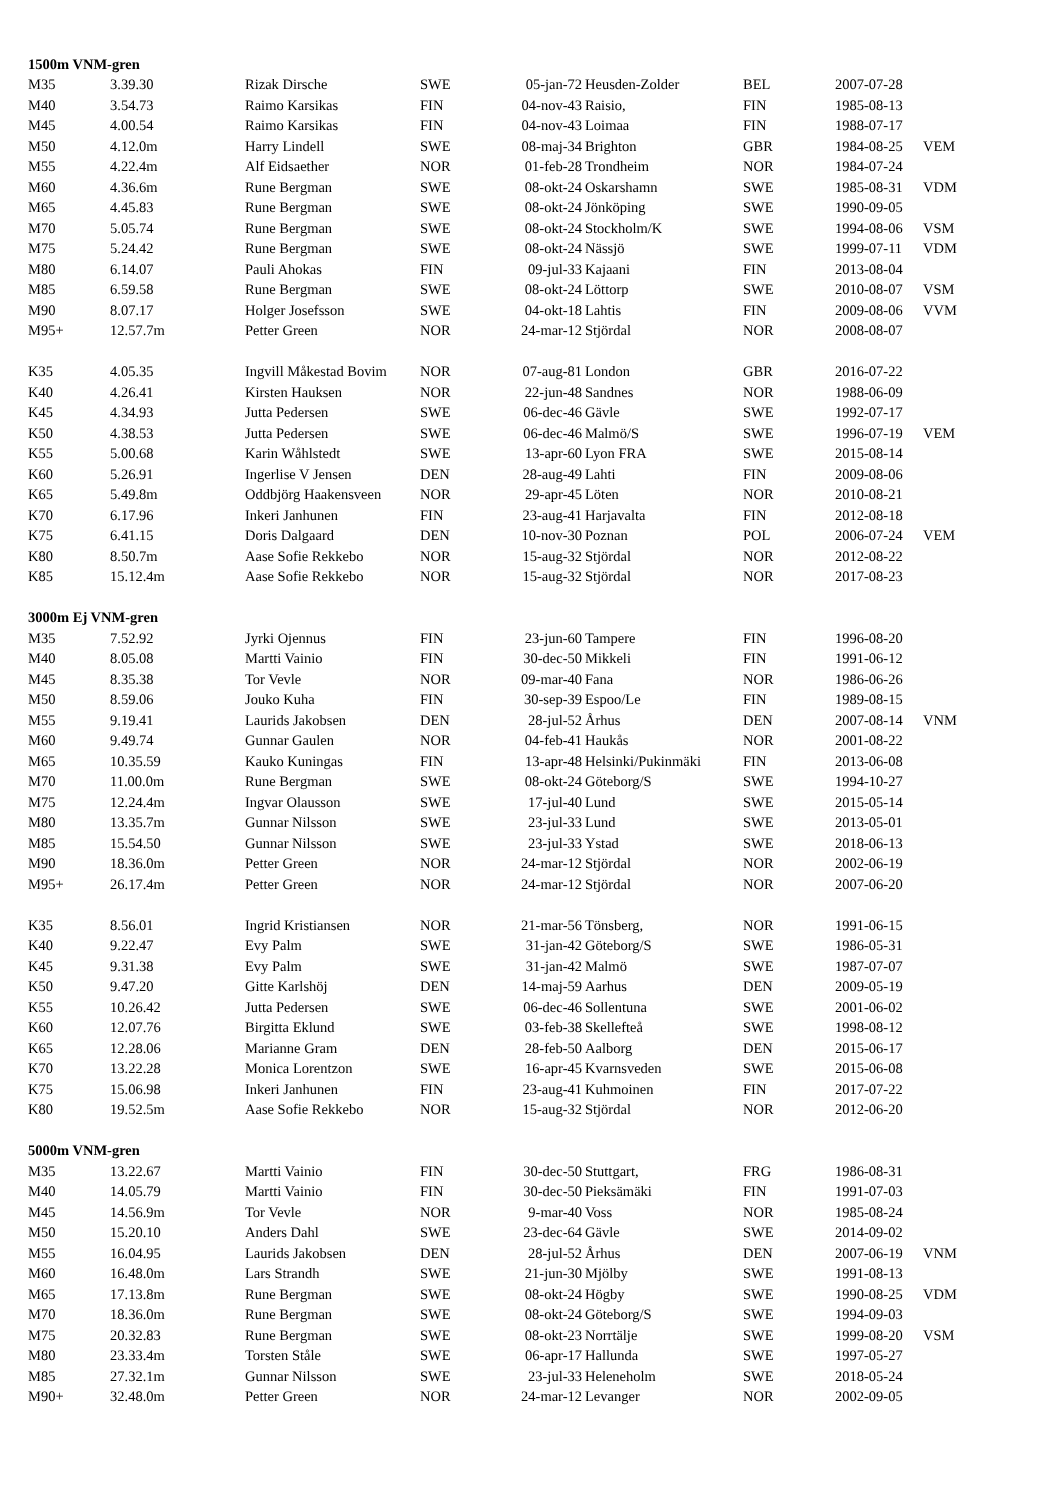| 1500m VNM-gren | | | | | | | | |
| M35 | 3.39.30 | Rizak Dirsche | SWE | 05-jan-72 | Heusden-Zolder | BEL | 2007-07-28 | |
| M40 | 3.54.73 | Raimo Karsikas | FIN | 04-nov-43 | Raisio, | FIN | 1985-08-13 | |
| M45 | 4.00.54 | Raimo Karsikas | FIN | 04-nov-43 | Loimaa | FIN | 1988-07-17 | |
| M50 | 4.12.0m | Harry Lindell | SWE | 08-maj-34 | Brighton | GBR | 1984-08-25 | VEM |
| M55 | 4.22.4m | Alf Eidsaether | NOR | 01-feb-28 | Trondheim | NOR | 1984-07-24 | |
| M60 | 4.36.6m | Rune Bergman | SWE | 08-okt-24 | Oskarshamn | SWE | 1985-08-31 | VDM |
| M65 | 4.45.83 | Rune Bergman | SWE | 08-okt-24 | Jönköping | SWE | 1990-09-05 | |
| M70 | 5.05.74 | Rune Bergman | SWE | 08-okt-24 | Stockholm/K | SWE | 1994-08-06 | VSM |
| M75 | 5.24.42 | Rune Bergman | SWE | 08-okt-24 | Nässjö | SWE | 1999-07-11 | VDM |
| M80 | 6.14.07 | Pauli Ahokas | FIN | 09-jul-33 | Kajaani | FIN | 2013-08-04 | |
| M85 | 6.59.58 | Rune Bergman | SWE | 08-okt-24 | Löttorp | SWE | 2010-08-07 | VSM |
| M90 | 8.07.17 | Holger Josefsson | SWE | 04-okt-18 | Lahtis | FIN | 2009-08-06 | VVM |
| M95+ | 12.57.7m | Petter Green | NOR | 24-mar-12 | Stjördal | NOR | 2008-08-07 | |
| K35 | 4.05.35 | Ingvill Måkestad Bovim | NOR | 07-aug-81 | London | GBR | 2016-07-22 | |
| K40 | 4.26.41 | Kirsten Hauksen | NOR | 22-jun-48 | Sandnes | NOR | 1988-06-09 | |
| K45 | 4.34.93 | Jutta Pedersen | SWE | 06-dec-46 | Gävle | SWE | 1992-07-17 | |
| K50 | 4.38.53 | Jutta Pedersen | SWE | 06-dec-46 | Malmö/S | SWE | 1996-07-19 | VEM |
| K55 | 5.00.68 | Karin Wåhlstedt | SWE | 13-apr-60 | Lyon FRA | SWE | 2015-08-14 | |
| K60 | 5.26.91 | Ingerlise V Jensen | DEN | 28-aug-49 | Lahti | FIN | 2009-08-06 | |
| K65 | 5.49.8m | Oddbjörg Haakensveen | NOR | 29-apr-45 | Löten | NOR | 2010-08-21 | |
| K70 | 6.17.96 | Inkeri Janhunen | FIN | 23-aug-41 | Harjavalta | FIN | 2012-08-18 | |
| K75 | 6.41.15 | Doris Dalgaard | DEN | 10-nov-30 | Poznan | POL | 2006-07-24 | VEM |
| K80 | 8.50.7m | Aase Sofie Rekkebo | NOR | 15-aug-32 | Stjördal | NOR | 2012-08-22 | |
| K85 | 15.12.4m | Aase Sofie Rekkebo | NOR | 15-aug-32 | Stjördal | NOR | 2017-08-23 | |
| 3000m Ej VNM-gren | | | | | | | | |
| M35 | 7.52.92 | Jyrki Ojennus | FIN | 23-jun-60 | Tampere | FIN | 1996-08-20 | |
| M40 | 8.05.08 | Martti Vainio | FIN | 30-dec-50 | Mikkeli | FIN | 1991-06-12 | |
| M45 | 8.35.38 | Tor Vevle | NOR | 09-mar-40 | Fana | NOR | 1986-06-26 | |
| M50 | 8.59.06 | Jouko Kuha | FIN | 30-sep-39 | Espoo/Le | FIN | 1989-08-15 | |
| M55 | 9.19.41 | Laurids Jakobsen | DEN | 28-jul-52 | Århus | DEN | 2007-08-14 | VNM |
| M60 | 9.49.74 | Gunnar Gaulen | NOR | 04-feb-41 | Haukås | NOR | 2001-08-22 | |
| M65 | 10.35.59 | Kauko Kuningas | FIN | 13-apr-48 | Helsinki/Pukinmäki | FIN | 2013-06-08 | |
| M70 | 11.00.0m | Rune Bergman | SWE | 08-okt-24 | Göteborg/S | SWE | 1994-10-27 | |
| M75 | 12.24.4m | Ingvar Olausson | SWE | 17-jul-40 | Lund | SWE | 2015-05-14 | |
| M80 | 13.35.7m | Gunnar Nilsson | SWE | 23-jul-33 | Lund | SWE | 2013-05-01 | |
| M85 | 15.54.50 | Gunnar Nilsson | SWE | 23-jul-33 | Ystad | SWE | 2018-06-13 | |
| M90 | 18.36.0m | Petter Green | NOR | 24-mar-12 | Stjördal | NOR | 2002-06-19 | |
| M95+ | 26.17.4m | Petter Green | NOR | 24-mar-12 | Stjördal | NOR | 2007-06-20 | |
| K35 | 8.56.01 | Ingrid Kristiansen | NOR | 21-mar-56 | Tönsberg, | NOR | 1991-06-15 | |
| K40 | 9.22.47 | Evy Palm | SWE | 31-jan-42 | Göteborg/S | SWE | 1986-05-31 | |
| K45 | 9.31.38 | Evy Palm | SWE | 31-jan-42 | Malmö | SWE | 1987-07-07 | |
| K50 | 9.47.20 | Gitte Karlshöj | DEN | 14-maj-59 | Aarhus | DEN | 2009-05-19 | |
| K55 | 10.26.42 | Jutta Pedersen | SWE | 06-dec-46 | Sollentuna | SWE | 2001-06-02 | |
| K60 | 12.07.76 | Birgitta Eklund | SWE | 03-feb-38 | Skellefteå | SWE | 1998-08-12 | |
| K65 | 12.28.06 | Marianne Gram | DEN | 28-feb-50 | Aalborg | DEN | 2015-06-17 | |
| K70 | 13.22.28 | Monica Lorentzon | SWE | 16-apr-45 | Kvarnsveden | SWE | 2015-06-08 | |
| K75 | 15.06.98 | Inkeri Janhunen | FIN | 23-aug-41 | Kuhmoinen | FIN | 2017-07-22 | |
| K80 | 19.52.5m | Aase Sofie Rekkebo | NOR | 15-aug-32 | Stjördal | NOR | 2012-06-20 | |
| 5000m VNM-gren | | | | | | | | |
| M35 | 13.22.67 | Martti Vainio | FIN | 30-dec-50 | Stuttgart, | FRG | 1986-08-31 | |
| M40 | 14.05.79 | Martti Vainio | FIN | 30-dec-50 | Pieksämäki | FIN | 1991-07-03 | |
| M45 | 14.56.9m | Tor Vevle | NOR | 9-mar-40 | Voss | NOR | 1985-08-24 | |
| M50 | 15.20.10 | Anders Dahl | SWE | 23-dec-64 | Gävle | SWE | 2014-09-02 | |
| M55 | 16.04.95 | Laurids Jakobsen | DEN | 28-jul-52 | Århus | DEN | 2007-06-19 | VNM |
| M60 | 16.48.0m | Lars Strandh | SWE | 21-jun-30 | Mjölby | SWE | 1991-08-13 | |
| M65 | 17.13.8m | Rune Bergman | SWE | 08-okt-24 | Högby | SWE | 1990-08-25 | VDM |
| M70 | 18.36.0m | Rune Bergman | SWE | 08-okt-24 | Göteborg/S | SWE | 1994-09-03 | |
| M75 | 20.32.83 | Rune Bergman | SWE | 08-okt-23 | Norrtälje | SWE | 1999-08-20 | VSM |
| M80 | 23.33.4m | Torsten Ståle | SWE | 06-apr-17 | Hallunda | SWE | 1997-05-27 | |
| M85 | 27.32.1m | Gunnar Nilsson | SWE | 23-jul-33 | Heleneholm | SWE | 2018-05-24 | |
| M90+ | 32.48.0m | Petter Green | NOR | 24-mar-12 | Levanger | NOR | 2002-09-05 | |